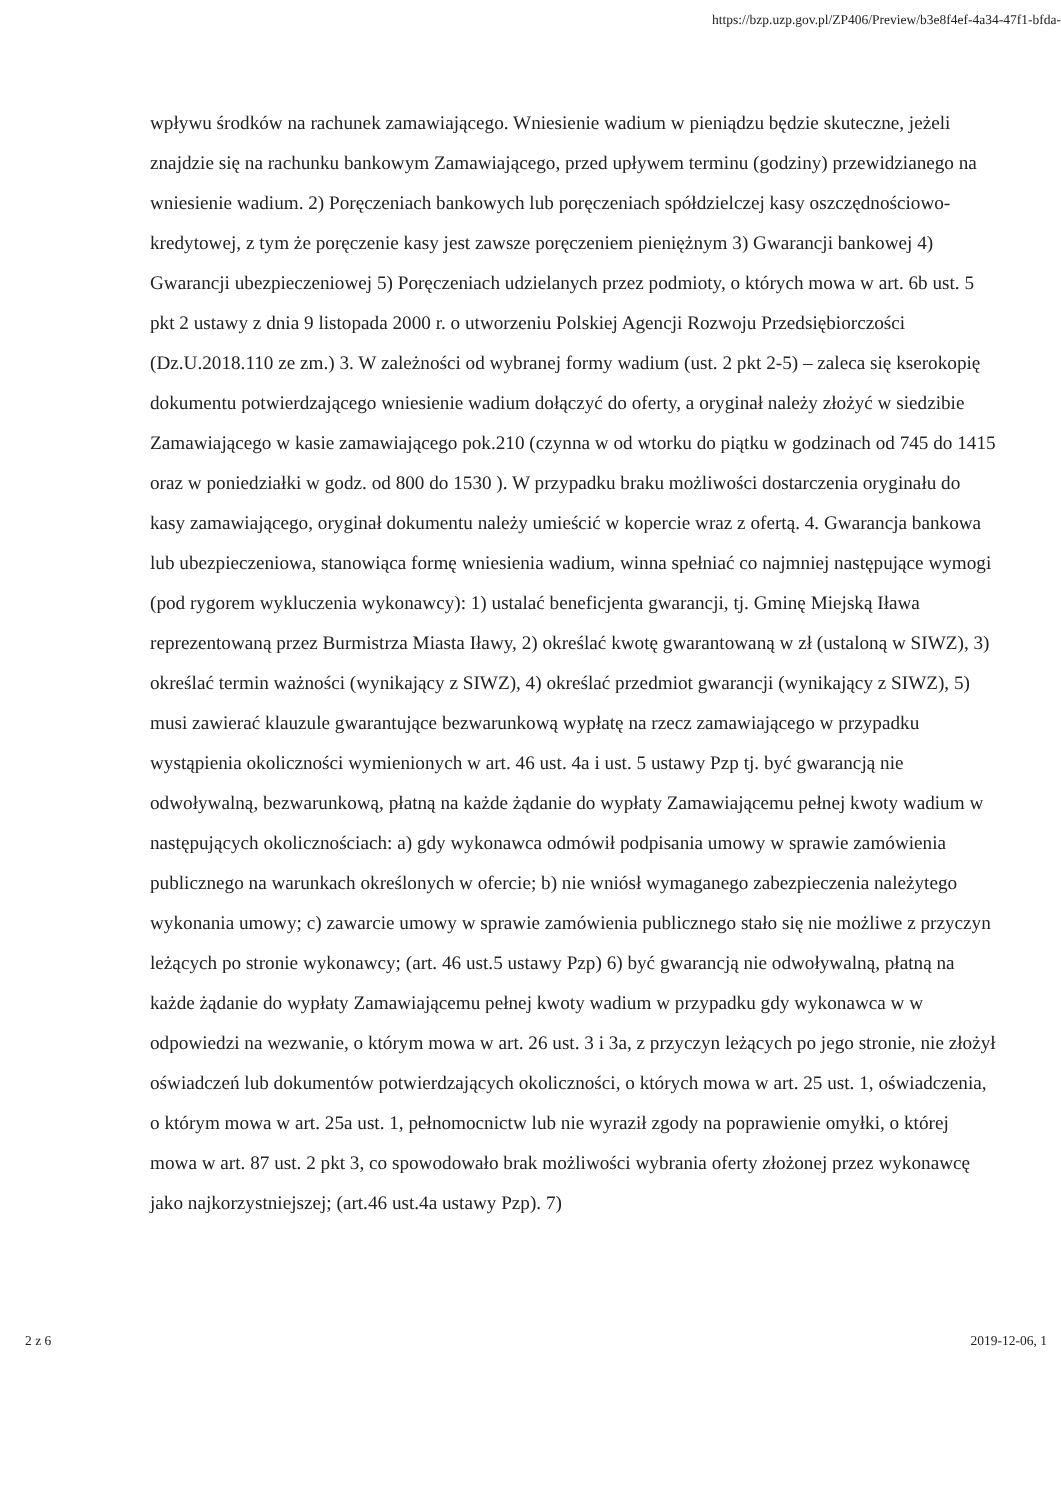https://bzp.uzp.gov.pl/ZP406/Preview/b3e8f4ef-4a34-47f1-bfda-
wpływu środków na rachunek zamawiającego. Wniesienie wadium w pieniądzu będzie skuteczne, jeżeli znajdzie się na rachunku bankowym Zamawiającego, przed upływem terminu (godziny) przewidzianego na wniesienie wadium. 2) Poręczeniach bankowych lub poręczeniach spółdzielczej kasy oszczędnościowo-kredytowej, z tym że poręczenie kasy jest zawsze poręczeniem pieniężnym 3) Gwarancji bankowej 4) Gwarancji ubezpieczeniowej 5) Poręczeniach udzielanych przez podmioty, o których mowa w art. 6b ust. 5 pkt 2 ustawy z dnia 9 listopada 2000 r. o utworzeniu Polskiej Agencji Rozwoju Przedsiębiorczości (Dz.U.2018.110 ze zm.) 3. W zależności od wybranej formy wadium (ust. 2 pkt 2-5) – zaleca się kserokopię dokumentu potwierdzającego wniesienie wadium dołączyć do oferty, a oryginał należy złożyć w siedzibie Zamawiającego w kasie zamawiającego pok.210 (czynna w od wtorku do piątku w godzinach od 745 do 1415 oraz w poniedziałki w godz. od 800 do 1530 ). W przypadku braku możliwości dostarczenia oryginału do kasy zamawiającego, oryginał dokumentu należy umieścić w kopercie wraz z ofertą. 4. Gwarancja bankowa lub ubezpieczeniowa, stanowiąca formę wniesienia wadium, winna spełniać co najmniej następujące wymogi (pod rygorem wykluczenia wykonawcy): 1) ustalać beneficjenta gwarancji, tj. Gminę Miejską Iława reprezentowaną przez Burmistrza Miasta Iławy, 2) określać kwotę gwarantowaną w zł (ustaloną w SIWZ), 3) określać termin ważności (wynikający z SIWZ), 4) określać przedmiot gwarancji (wynikający z SIWZ), 5) musi zawierać klauzule gwarantujące bezwarunkową wypłatę na rzecz zamawiającego w przypadku wystąpienia okoliczności wymienionych w art. 46 ust. 4a i ust. 5 ustawy Pzp tj. być gwarancją nie odwoływalną, bezwarunkową, płatną na każde żądanie do wypłaty Zamawiającemu pełnej kwoty wadium w następujących okolicznościach: a) gdy wykonawca odmówił podpisania umowy w sprawie zamówienia publicznego na warunkach określonych w ofercie; b) nie wniósł wymaganego zabezpieczenia należytego wykonania umowy; c) zawarcie umowy w sprawie zamówienia publicznego stało się nie możliwe z przyczyn leżących po stronie wykonawcy; (art. 46 ust.5 ustawy Pzp) 6) być gwarancją nie odwoływalną, płatną na każde żądanie do wypłaty Zamawiającemu pełnej kwoty wadium w przypadku gdy wykonawca w w odpowiedzi na wezwanie, o którym mowa w art. 26 ust. 3 i 3a, z przyczyn leżących po jego stronie, nie złożył oświadczeń lub dokumentów potwierdzających okoliczności, o których mowa w art. 25 ust. 1, oświadczenia, o którym mowa w art. 25a ust. 1, pełnomocnictw lub nie wyraził zgody na poprawienie omyłki, o której mowa w art. 87 ust. 2 pkt 3, co spowodowało brak możliwości wybrania oferty złożonej przez wykonawcę jako najkorzystniejszej; (art.46 ust.4a ustawy Pzp). 7)
2 z 6 2019-12-06, 1